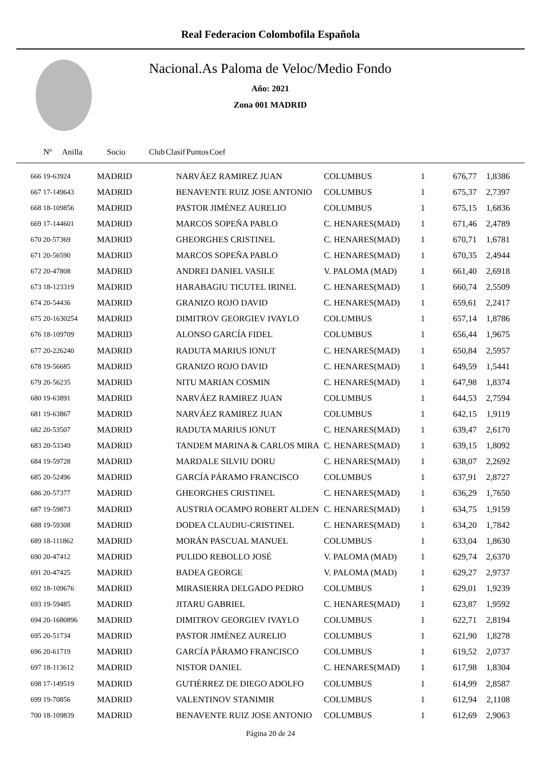Real Federacion Colombofila Española
Nacional.As Paloma de Veloc/Medio Fondo
Año: 2021
Zona 001 MADRID
| Nº Anilla | | Socio | Club | Clasif | Puntos | Coef |
| --- | --- | --- | --- | --- | --- | --- |
| 666 19-63924 | MADRID | NARVÁEZ RAMIREZ JUAN | COLUMBUS | 1 | 676,77 | 1,8386 |
| 667 17-149643 | MADRID | BENAVENTE RUIZ JOSE ANTONIO | COLUMBUS | 1 | 675,37 | 2,7397 |
| 668 18-109856 | MADRID | PASTOR JIMÉNEZ AURELIO | COLUMBUS | 1 | 675,15 | 1,6836 |
| 669 17-144601 | MADRID | MARCOS SOPEÑA PABLO | C. HENARES(MAD) | 1 | 671,46 | 2,4789 |
| 670 20-57369 | MADRID | GHEORGHES CRISTINEL | C. HENARES(MAD) | 1 | 670,71 | 1,6781 |
| 671 20-56590 | MADRID | MARCOS SOPEÑA PABLO | C. HENARES(MAD) | 1 | 670,35 | 2,4944 |
| 672 20-47808 | MADRID | ANDREI DANIEL VASILE | V. PALOMA (MAD) | 1 | 661,40 | 2,6918 |
| 673 18-123319 | MADRID | HARABAGIU TICUTEL IRINEL | C. HENARES(MAD) | 1 | 660,74 | 2,5509 |
| 674 20-54436 | MADRID | GRANIZO ROJO DAVID | C. HENARES(MAD) | 1 | 659,61 | 2,2417 |
| 675 20-1630254 | MADRID | DIMITROV GEORGIEV IVAYLO | COLUMBUS | 1 | 657,14 | 1,8786 |
| 676 18-109709 | MADRID | ALONSO GARCÍA FIDEL | COLUMBUS | 1 | 656,44 | 1,9675 |
| 677 20-226240 | MADRID | RADUTA MARIUS IONUT | C. HENARES(MAD) | 1 | 650,84 | 2,5957 |
| 678 19-56685 | MADRID | GRANIZO ROJO DAVID | C. HENARES(MAD) | 1 | 649,59 | 1,5441 |
| 679 20-56235 | MADRID | NITU MARIAN COSMIN | C. HENARES(MAD) | 1 | 647,98 | 1,8374 |
| 680 19-63891 | MADRID | NARVÁEZ RAMIREZ JUAN | COLUMBUS | 1 | 644,53 | 2,7594 |
| 681 19-63867 | MADRID | NARVÁEZ RAMIREZ JUAN | COLUMBUS | 1 | 642,15 | 1,9119 |
| 682 20-53507 | MADRID | RADUTA MARIUS IONUT | C. HENARES(MAD) | 1 | 639,47 | 2,6170 |
| 683 20-53349 | MADRID | TANDEM MARINA & CARLOS MIRA | C. HENARES(MAD) | 1 | 639,15 | 1,8092 |
| 684 19-59728 | MADRID | MARDALE SILVIU DORU | C. HENARES(MAD) | 1 | 638,07 | 2,2692 |
| 685 20-52496 | MADRID | GARCÍA PÁRAMO FRANCISCO | COLUMBUS | 1 | 637,91 | 2,8727 |
| 686 20-57377 | MADRID | GHEORGHES CRISTINEL | C. HENARES(MAD) | 1 | 636,29 | 1,7650 |
| 687 19-59873 | MADRID | AUSTRIA OCAMPO ROBERT ALDEN | C. HENARES(MAD) | 1 | 634,75 | 1,9159 |
| 688 19-59308 | MADRID | DODEA CLAUDIU-CRISTINEL | C. HENARES(MAD) | 1 | 634,20 | 1,7842 |
| 689 18-111862 | MADRID | MORÁN PASCUAL MANUEL | COLUMBUS | 1 | 633,04 | 1,8630 |
| 690 20-47412 | MADRID | PULIDO REBOLLO JOSÉ | V. PALOMA (MAD) | 1 | 629,74 | 2,6370 |
| 691 20-47425 | MADRID | BADEA GEORGE | V. PALOMA (MAD) | 1 | 629,27 | 2,9737 |
| 692 18-109676 | MADRID | MIRASIERRA DELGADO PEDRO | COLUMBUS | 1 | 629,01 | 1,9239 |
| 693 19-59485 | MADRID | JITARU GABRIEL | C. HENARES(MAD) | 1 | 623,87 | 1,9592 |
| 694 20-1680896 | MADRID | DIMITROV GEORGIEV IVAYLO | COLUMBUS | 1 | 622,71 | 2,8194 |
| 695 20-51734 | MADRID | PASTOR JIMÉNEZ AURELIO | COLUMBUS | 1 | 621,90 | 1,8278 |
| 696 20-61719 | MADRID | GARCÍA PÁRAMO FRANCISCO | COLUMBUS | 1 | 619,52 | 2,0737 |
| 697 18-113612 | MADRID | NISTOR DANIEL | C. HENARES(MAD) | 1 | 617,98 | 1,8304 |
| 698 17-149519 | MADRID | GUTIÉRREZ DE DIEGO ADOLFO | COLUMBUS | 1 | 614,99 | 2,8587 |
| 699 19-70856 | MADRID | VALENTINOV STANIMIR | COLUMBUS | 1 | 612,94 | 2,1108 |
| 700 18-109839 | MADRID | BENAVENTE RUIZ JOSE ANTONIO | COLUMBUS | 1 | 612,69 | 2,9063 |
Página 20 de 24